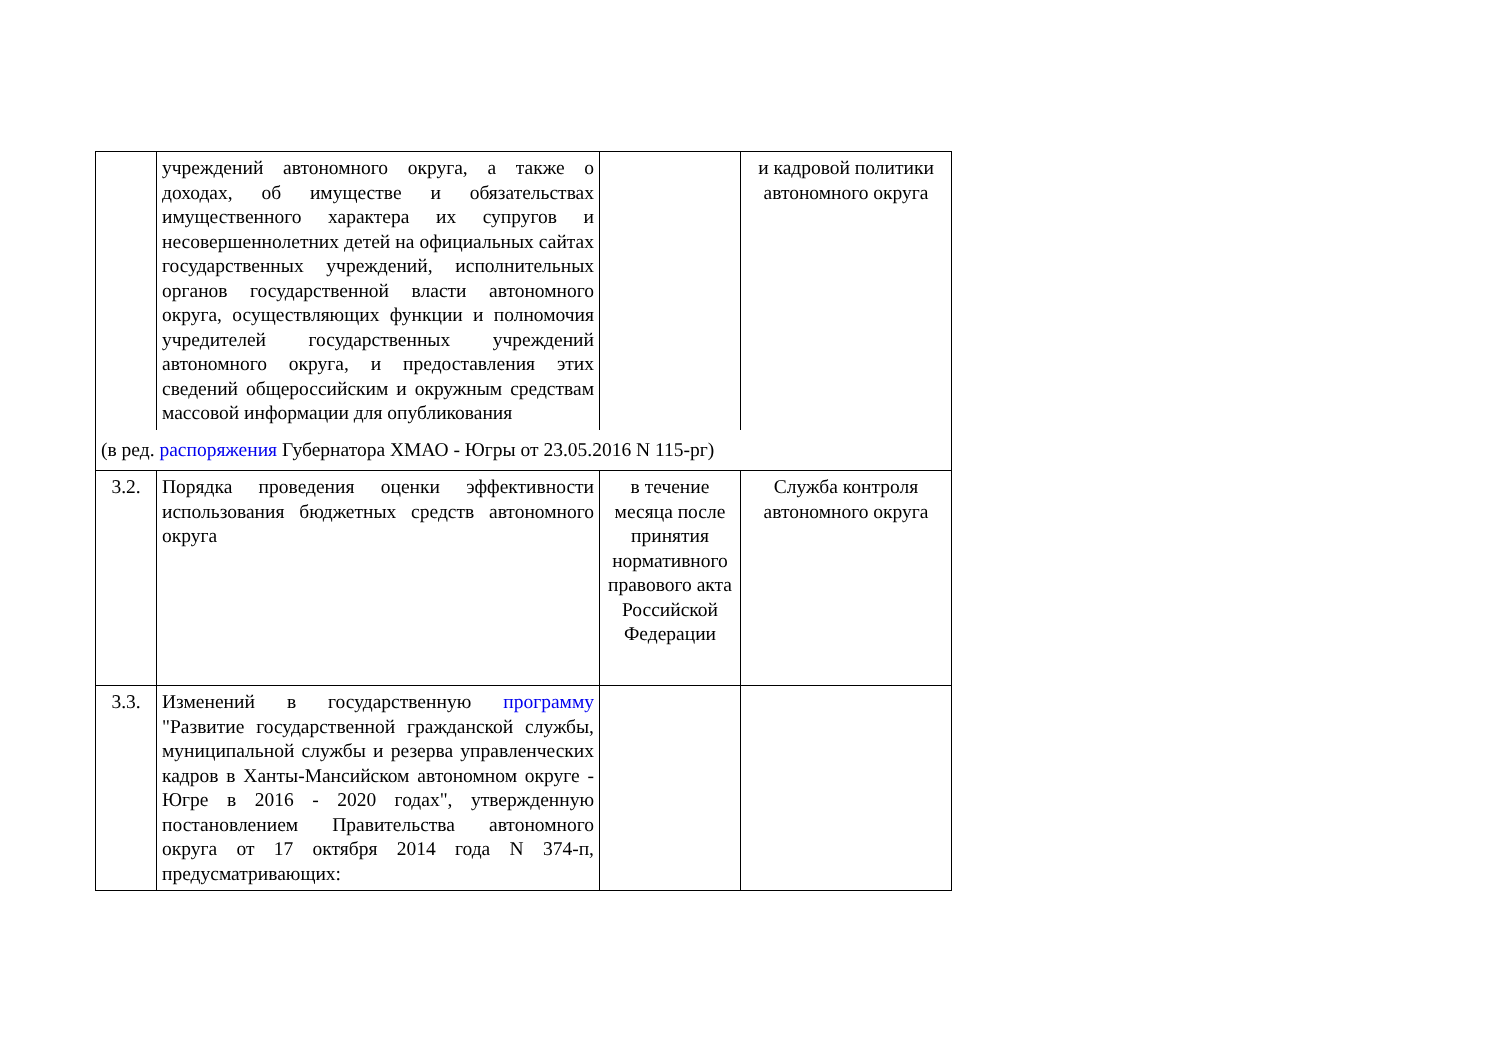| | учреждений автономного округа, а также о доходах, об имуществе и обязательствах имущественного характера их супругов и несовершеннолетних детей на официальных сайтах государственных учреждений, исполнительных органов государственной власти автономного округа, осуществляющих функции и полномочия учредителей государственных учреждений автономного округа, и предоставления этих сведений общероссийским и окружным средствам массовой информации для опубликования | | и кадровой политики автономного округа |
| (в ред. распоряжения Губернатора ХМАО - Югры от 23.05.2016 N 115-рг) | | | |
| 3.2. | Порядка проведения оценки эффективности использования бюджетных средств автономного округа | в течение месяца после принятия нормативного правового акта Российской Федерации | Служба контроля автономного округа |
| 3.3. | Изменений в государственную программу "Развитие государственной гражданской службы, муниципальной службы и резерва управленческих кадров в Ханты-Мансийском автономном округе - Югре в 2016 - 2020 годах", утвержденную постановлением Правительства автономного округа от 17 октября 2014 года N 374-п, предусматривающих: | | |